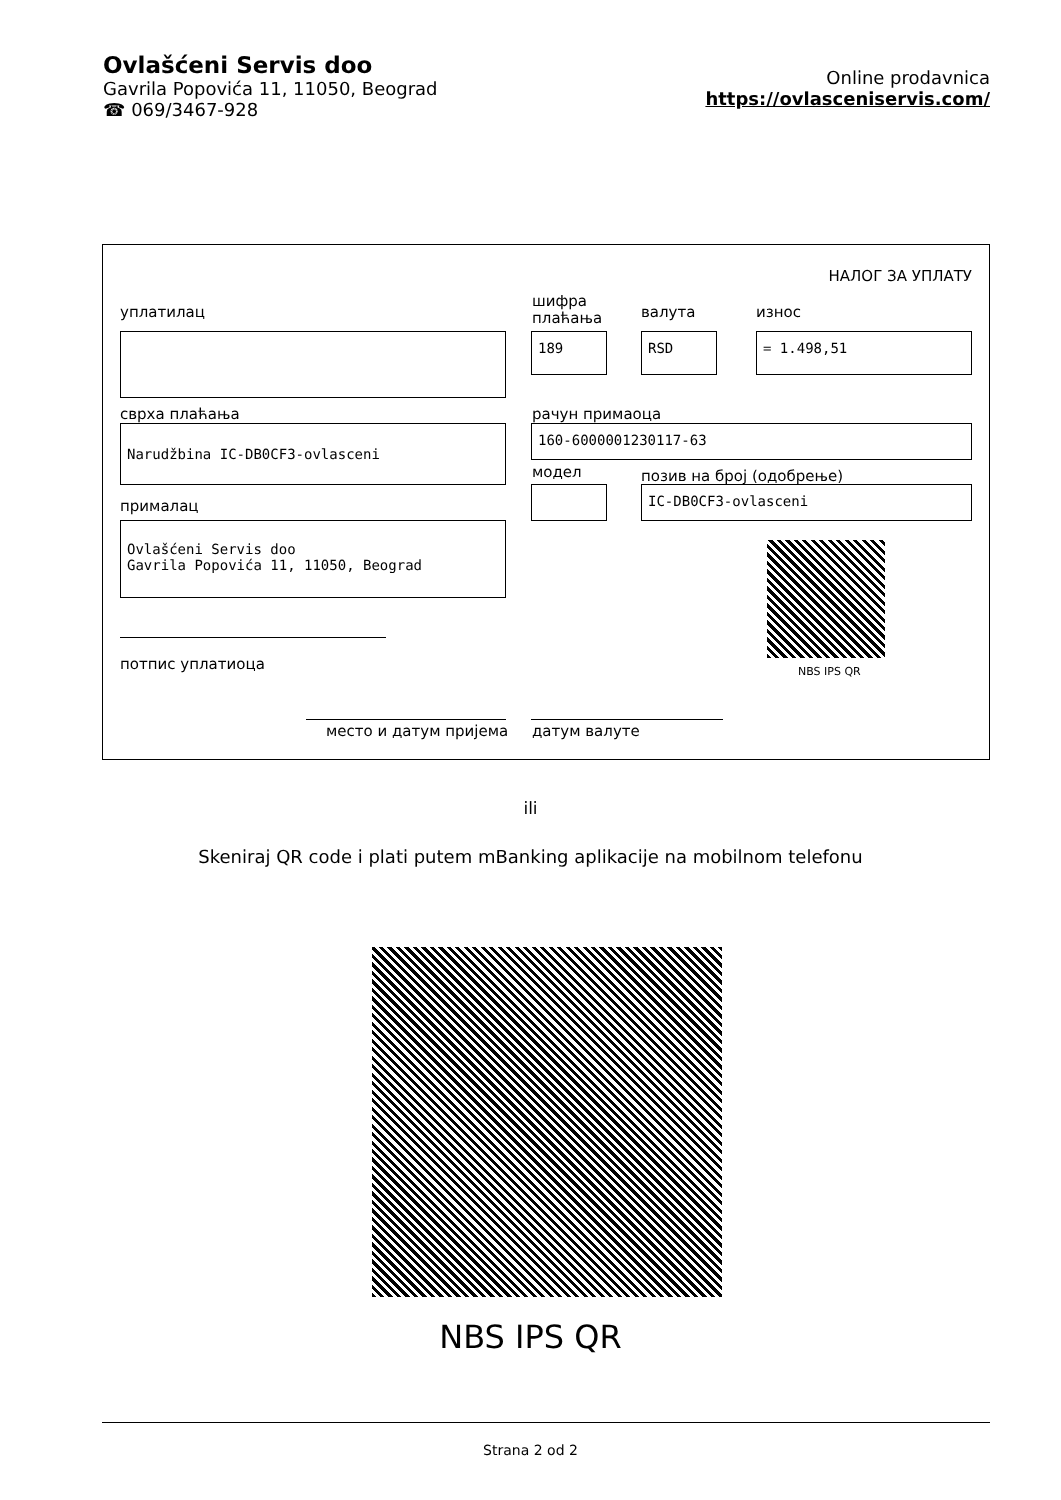Ovlašćeni Servis doo
Gavrila Popovića 11, 11050, Beograd
☎ 069/3467-928
Online prodavnica
https://ovlasceniservis.com/
НАЛОГ ЗА УПЛАТУ
уплатилац
шифра
плаћања
валута износ
189 RSD = 1.498,51
сврха плаћања рачун примаоца
Narudžbina IC-DB0CF3-ovlasceni 160-6000001230117-63
модел позив на број (одобрење)
IC-DB0CF3-ovlasceni
прималац
Ovlašćeni Servis doo
Gavrila Popovića 11, 11050, Beograd
NBS IPS QR
потпис уплатиоца
место и датум пријема датум валуте
ili
Skeniraj QR code i plati putem mBanking aplikacije na mobilnom telefonu
NBS IPS QR
Strana 2 od 2